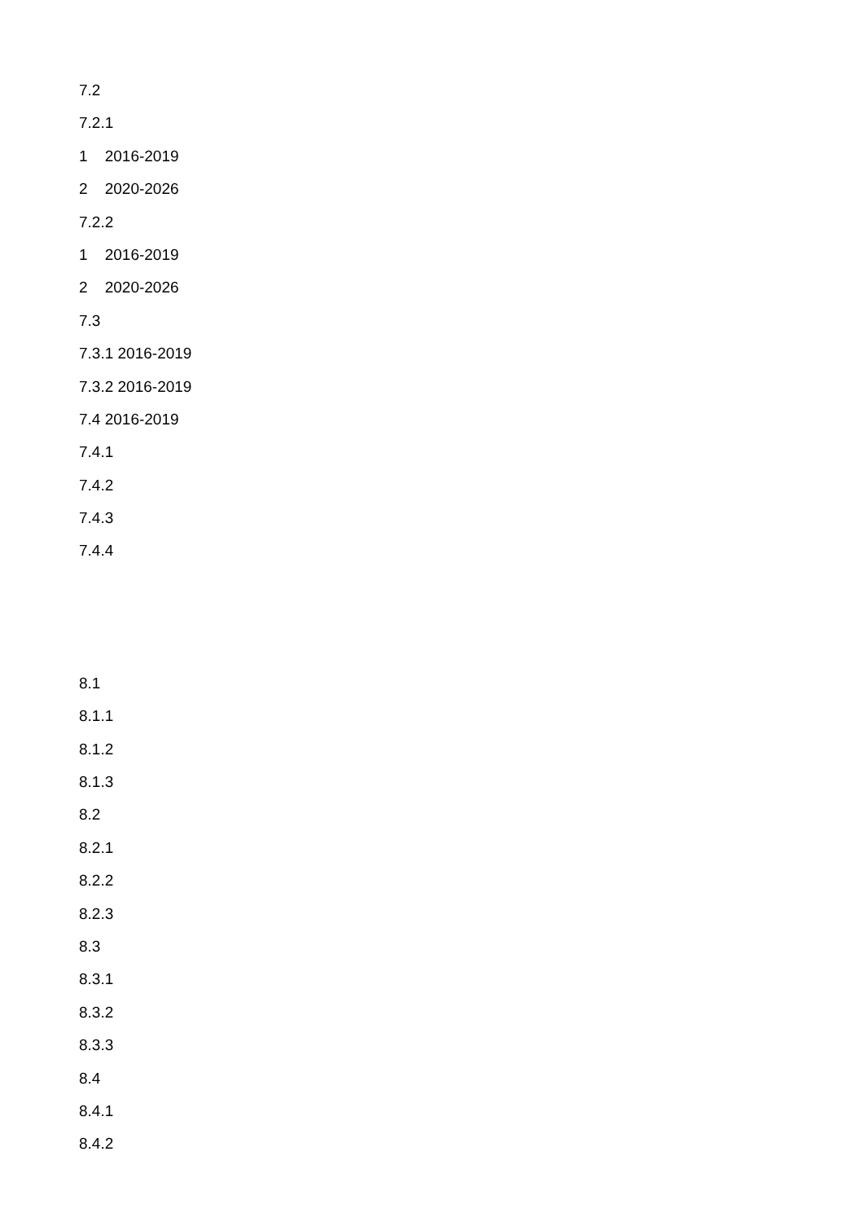7.2
7.2.1
1 2016-2019
2 2020-2026
7.2.2
1 2016-2019
2 2020-2026
7.3
7.3.1 2016-2019
7.3.2 2016-2019
7.4 2016-2019
7.4.1
7.4.2
7.4.3
7.4.4
8.1
8.1.1
8.1.2
8.1.3
8.2
8.2.1
8.2.2
8.2.3
8.3
8.3.1
8.3.2
8.3.3
8.4
8.4.1
8.4.2